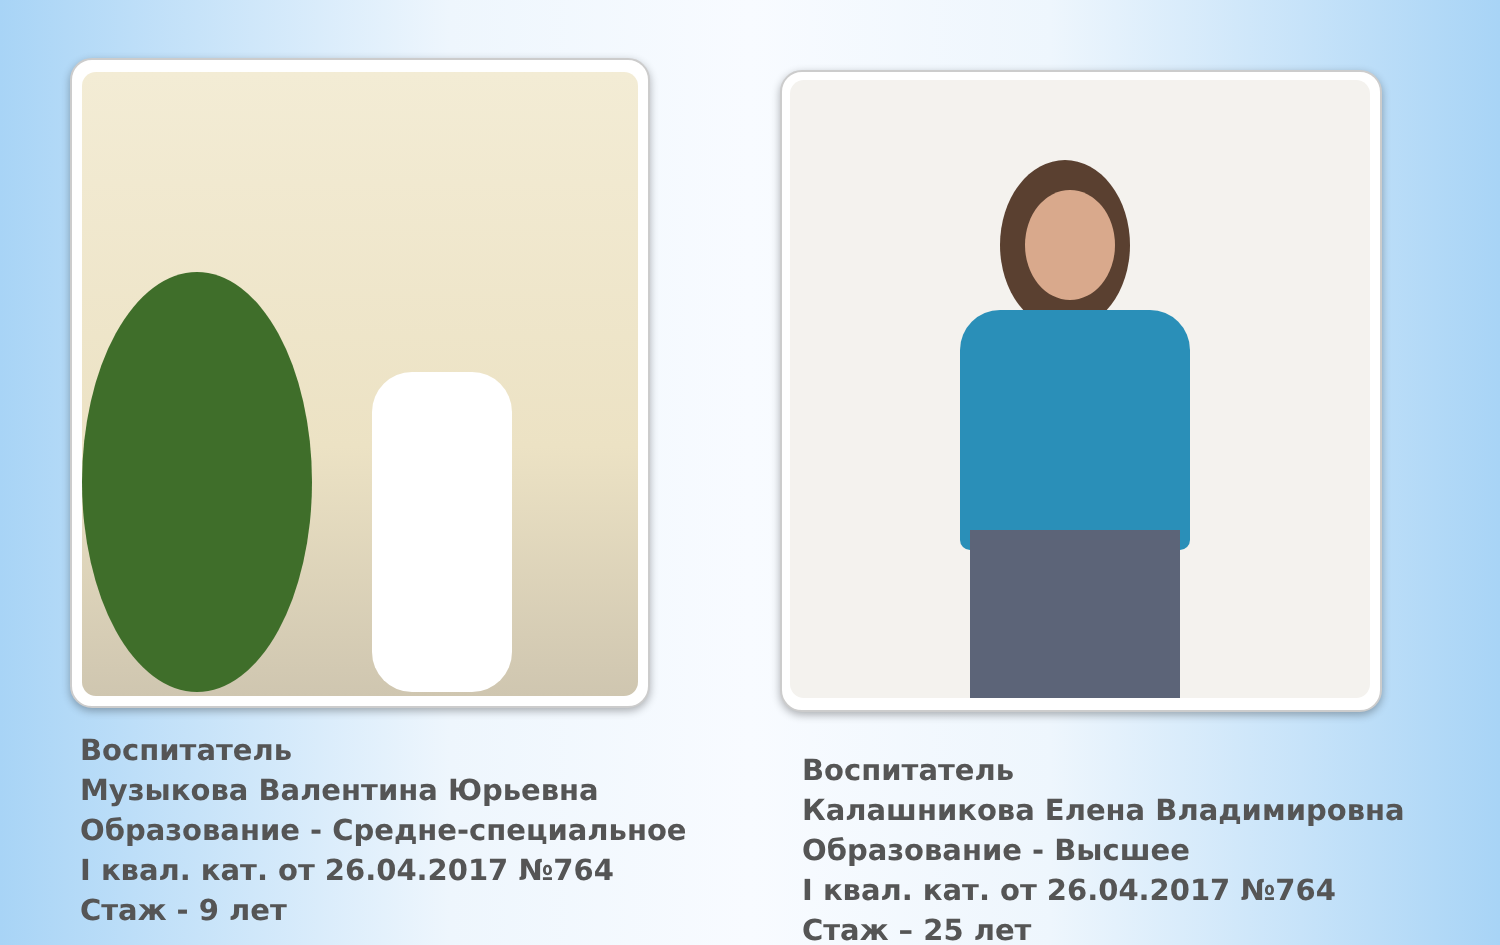Воспитатель
Музыкова Валентина Юрьевна
Образование - Средне-специальное
I квал. кат. от 26.04.2017 №764
Стаж - 9 лет
Воспитатель
Калашникова Елена Владимировна
Образование - Высшее
I квал. кат. от 26.04.2017 №764
Стаж – 25 лет